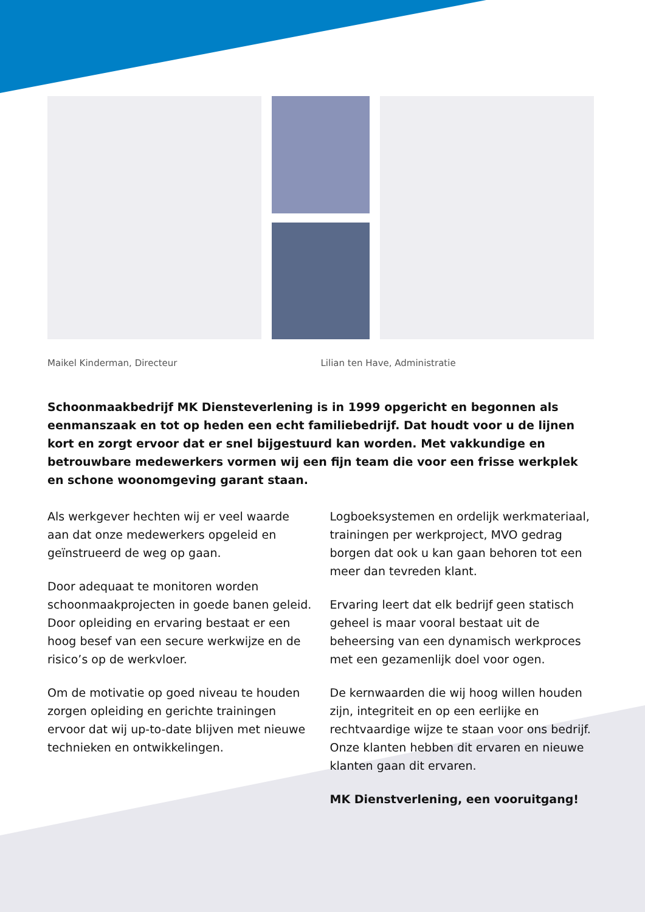Maikel Kinderman, Directeur Lilian ten Have, Administratie
Schoonmaakbedrijf MK Diensteverlening is in 1999 opgericht en begonnen als eenmanszaak en tot op heden een echt familiebedrijf. Dat houdt voor u de lijnen kort en zorgt ervoor dat er snel bijgestuurd kan worden. Met vakkundige en betrouwbare medewerkers vormen wij een fijn team die voor een frisse werkplek en schone woonomgeving garant staan.
Als werkgever hechten wij er veel waarde aan dat onze medewerkers opgeleid en geïnstrueerd de weg op gaan.
Door adequaat te monitoren worden schoonmaakprojecten in goede banen geleid. Door opleiding en ervaring bestaat er een hoog besef van een secure werkwijze en de risico’s op de werkvloer.
Om de motivatie op goed niveau te houden zorgen opleiding en gerichte trainingen ervoor dat wij up-to-date blijven met nieuwe technieken en ontwikkelingen.
Logboeksystemen en ordelijk werkmateriaal, trainingen per werkproject, MVO gedrag borgen dat ook u kan gaan behoren tot een meer dan tevreden klant.
Ervaring leert dat elk bedrijf geen statisch geheel is maar vooral bestaat uit de beheersing van een dynamisch werkproces met een gezamenlijk doel voor ogen.
De kernwaarden die wij hoog willen houden zijn, integriteit en op een eerlijke en rechtvaardige wijze te staan voor ons bedrijf. Onze klanten hebben dit ervaren en nieuwe klanten gaan dit ervaren.
MK Dienstverlening, een vooruitgang!